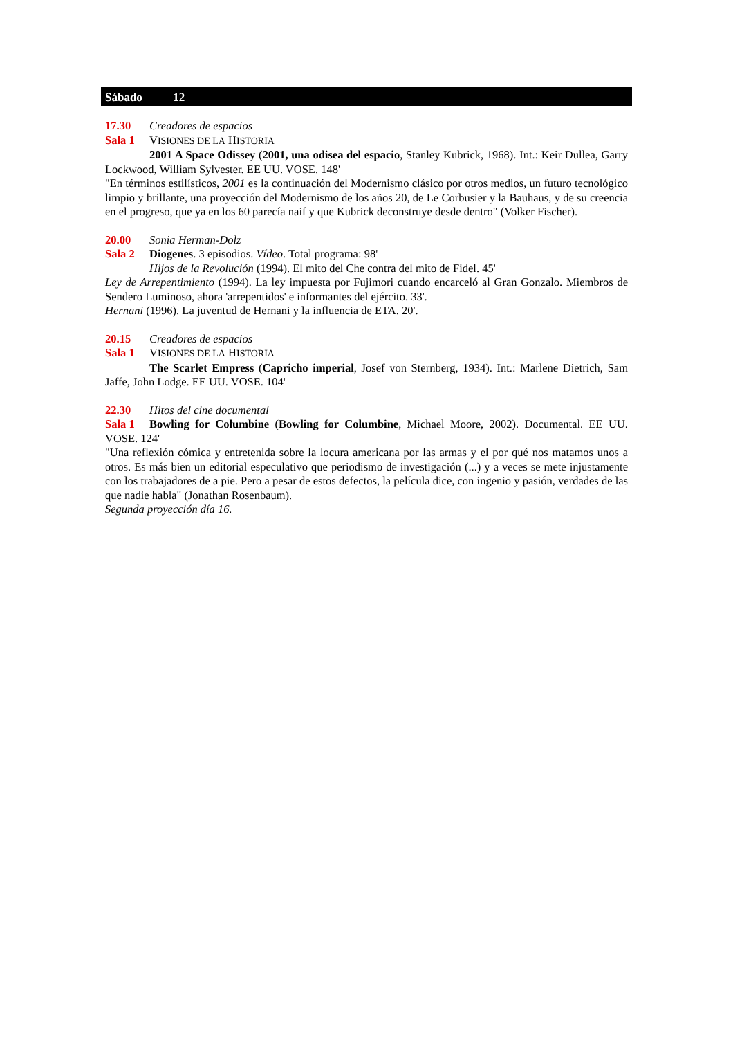Sábado 12
17.30 Creadores de espacios
Sala 1 VISIONES DE LA HISTORIA
2001 A Space Odissey (2001, una odisea del espacio, Stanley Kubrick, 1968). Int.: Keir Dullea, Garry Lockwood, William Sylvester. EE UU. VOSE. 148'
"En términos estilísticos, 2001 es la continuación del Modernismo clásico por otros medios, un futuro tecnológico limpio y brillante, una proyección del Modernismo de los años 20, de Le Corbusier y la Bauhaus, y de su creencia en el progreso, que ya en los 60 parecía naif y que Kubrick deconstruye desde dentro" (Volker Fischer).
20.00 Sonia Herman-Dolz
Sala 2 Diogenes. 3 episodios. Vídeo. Total programa: 98'
Hijos de la Revolución (1994). El mito del Che contra del mito de Fidel. 45'
Ley de Arrepentimiento (1994). La ley impuesta por Fujimori cuando encarceló al Gran Gonzalo. Miembros de Sendero Luminoso, ahora 'arrepentidos' e informantes del ejército. 33'.
Hernani (1996). La juventud de Hernani y la influencia de ETA. 20'.
20.15 Creadores de espacios
Sala 1 VISIONES DE LA HISTORIA
The Scarlet Empress (Capricho imperial, Josef von Sternberg, 1934). Int.: Marlene Dietrich, Sam Jaffe, John Lodge. EE UU. VOSE. 104'
22.30 Hitos del cine documental
Sala 1 Bowling for Columbine (Bowling for Columbine, Michael Moore, 2002). Documental. EE UU. VOSE. 124'
"Una reflexión cómica y entretenida sobre la locura americana por las armas y el por qué nos matamos unos a otros. Es más bien un editorial especulativo que periodismo de investigación (...) y a veces se mete injustamente con los trabajadores de a pie. Pero a pesar de estos defectos, la película dice, con ingenio y pasión, verdades de las que nadie habla" (Jonathan Rosenbaum).
Segunda proyección día 16.